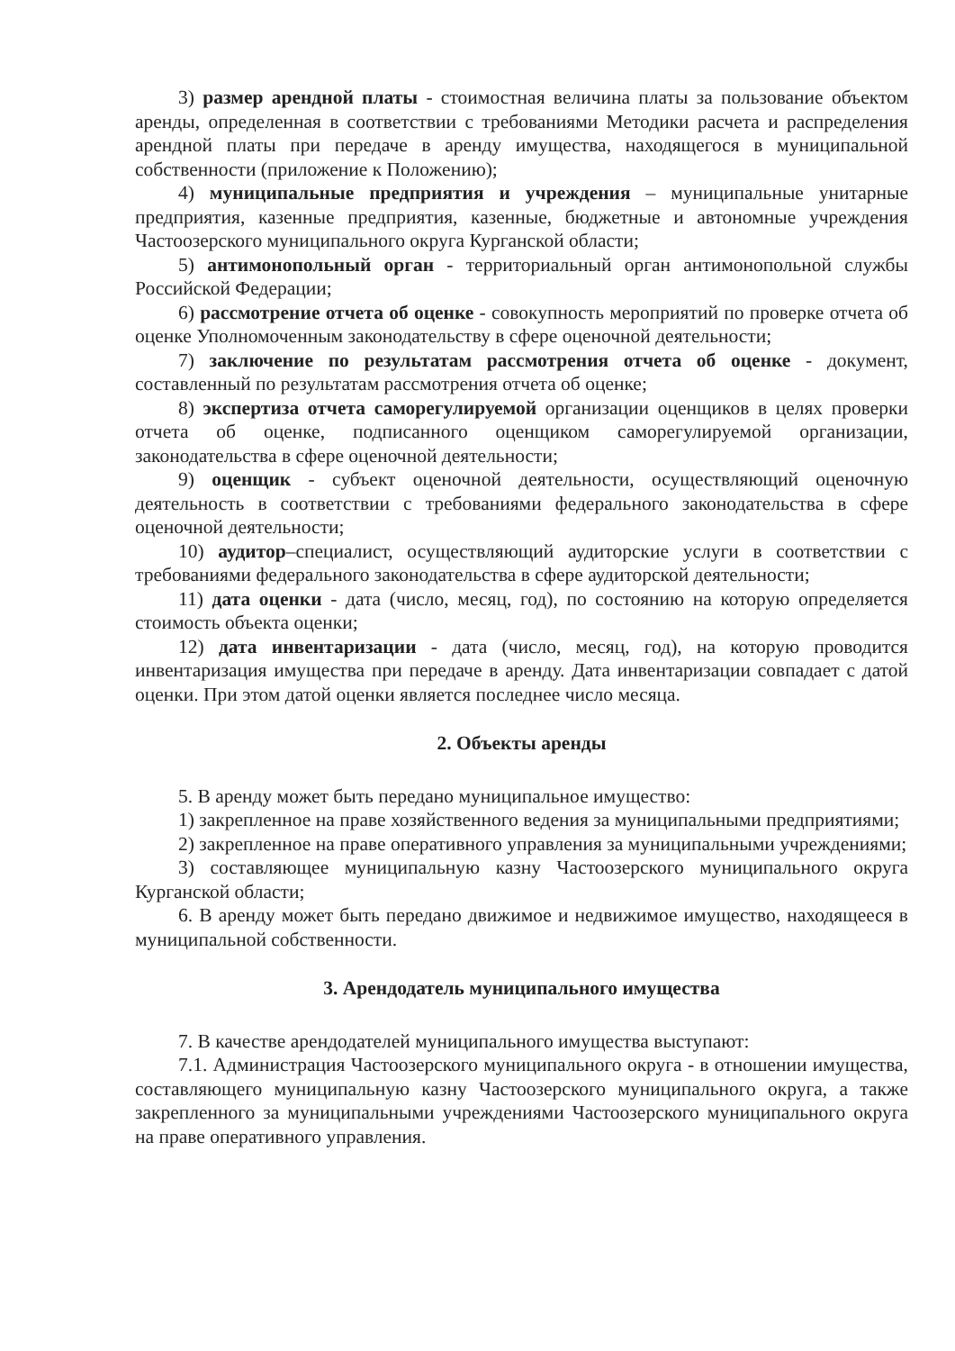3) размер арендной платы - стоимостная величина платы за пользование объектом аренды, определенная в соответствии с требованиями Методики расчета и распределения арендной платы при передаче в аренду имущества, находящегося в муниципальной собственности (приложение к Положению);
4) муниципальные предприятия и учреждения – муниципальные унитарные предприятия, казенные предприятия, казенные, бюджетные и автономные учреждения Частоозерского муниципального округа Курганской области;
5) антимонопольный орган - территориальный орган антимонопольной службы Российской Федерации;
6) рассмотрение отчета об оценке - совокупность мероприятий по проверке отчета об оценке Уполномоченным законодательству в сфере оценочной деятельности;
7) заключение по результатам рассмотрения отчета об оценке - документ, составленный по результатам рассмотрения отчета об оценке;
8) экспертиза отчета саморегулируемой организации оценщиков в целях проверки отчета об оценке, подписанного оценщиком саморегулируемой организации, законодательства в сфере оценочной деятельности;
9) оценщик - субъект оценочной деятельности, осуществляющий оценочную деятельность в соответствии с требованиями федерального законодательства в сфере оценочной деятельности;
10) аудитор–специалист, осуществляющий аудиторские услуги в соответствии с требованиями федерального законодательства в сфере аудиторской деятельности;
11) дата оценки - дата (число, месяц, год), по состоянию на которую определяется стоимость объекта оценки;
12) дата инвентаризации - дата (число, месяц, год), на которую проводится инвентаризация имущества при передаче в аренду. Дата инвентаризации совпадает с датой оценки. При этом датой оценки является последнее число месяца.
2. Объекты аренды
5. В аренду может быть передано муниципальное имущество:
1) закрепленное на праве хозяйственного ведения за муниципальными предприятиями;
2) закрепленное на праве оперативного управления за муниципальными учреждениями;
3) составляющее муниципальную казну Частоозерского муниципального округа Курганской области;
6. В аренду может быть передано движимое и недвижимое имущество, находящееся в муниципальной собственности.
3. Арендодатель муниципального имущества
7. В качестве арендодателей муниципального имущества выступают:
7.1. Администрация Частоозерского муниципального округа - в отношении имущества, составляющего муниципальную казну Частоозерского муниципального округа, а также закрепленного за муниципальными учреждениями Частоозерского муниципального округа на праве оперативного управления.